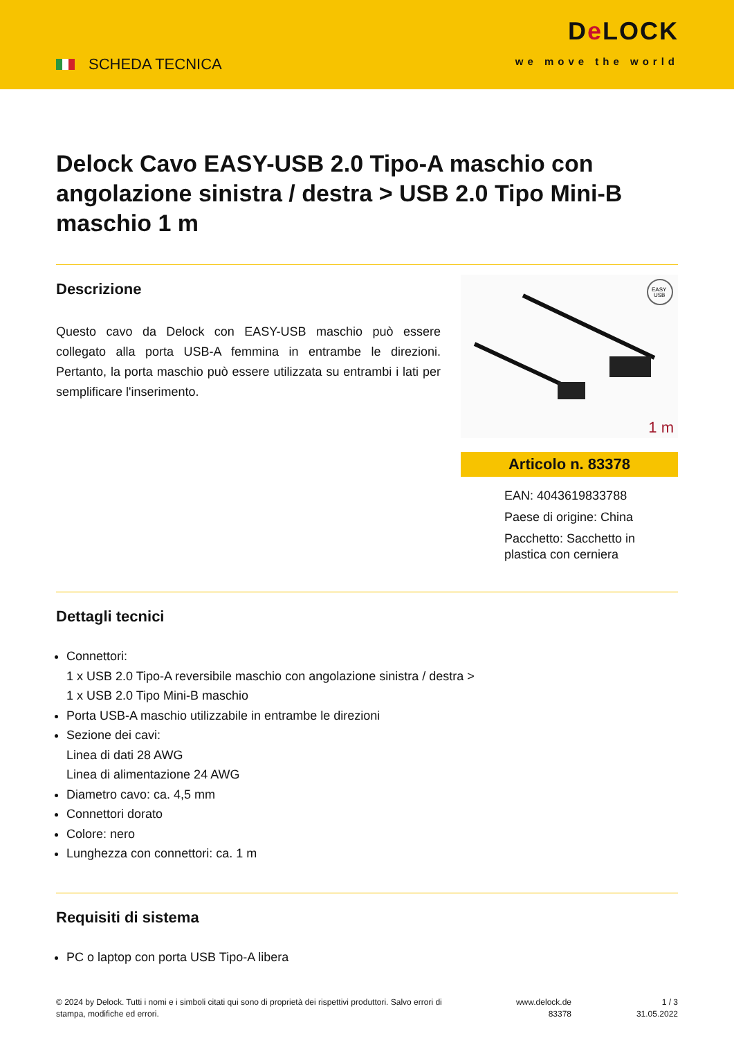SCHEDA TECNICA
De LOCK
we move the world
Delock Cavo EASY-USB 2.0 Tipo-A maschio con angolazione sinistra / destra > USB 2.0 Tipo Mini-B maschio 1 m
Descrizione
Questo cavo da Delock con EASY-USB maschio può essere collegato alla porta USB-A femmina in entrambe le direzioni. Pertanto, la porta maschio può essere utilizzata su entrambi i lati per semplificare l'inserimento.
EASY
USB
1 m
Articolo n. 83378
EAN: 4043619833788
Paese di origine: China
Pacchetto: Sacchetto in plastica con cerniera
Dettagli tecnici
Connettori:
1 x USB 2.0 Tipo-A reversibile maschio con angolazione sinistra / destra >
1 x USB 2.0 Tipo Mini-B maschio
Porta USB-A maschio utilizzabile in entrambe le direzioni
Sezione dei cavi:
Linea di dati 28 AWG
Linea di alimentazione 24 AWG
Diametro cavo: ca. 4,5 mm
Connettori dorato
Colore: nero
Lunghezza con connettori: ca. 1 m
Requisiti di sistema
PC o laptop con porta USB Tipo-A libera
© 2024 by Delock. Tutti i nomi e i simboli citati qui sono di proprietà dei rispettivi produttori. Salvo errori di stampa, modifiche ed errori.
www.delock.de
83378
1 / 3
31.05.2022